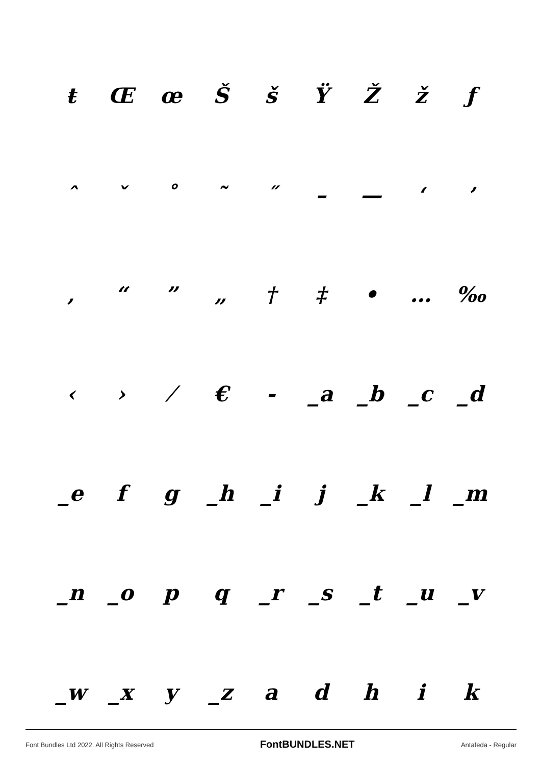| ŧ | Œ | œ | Š | š | Ÿ | Ž | ž | ƒ |
| ˆ | ˇ | ˚ | ˜ | ˝ | – | — | ‘ | ’ |
| ‚ | “ | ” | „ | † | ‡ | • | … | ‰ |
| ‹ | › | ⁄ | € | - | _a | _b | _c | _d |
| _e | f | g | _h | _i | j | _k | _l | _m |
| _n | _o | p | q | _r | _s | _t | _u | _v |
| _w | _x | y | _z | a | d | h | i | k |
Font Bundles Ltd 2022. All Rights Reserved FontBUNDLES.NET Antafeda - Regular